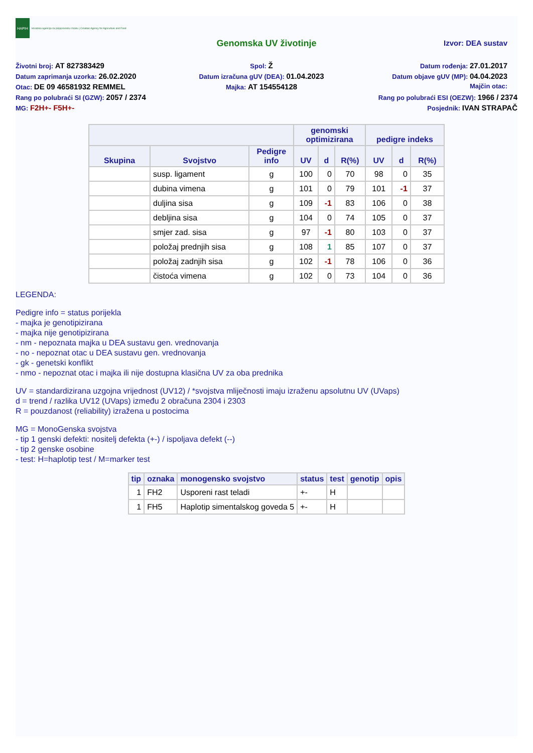HAPIH
Hrvatska agencija za poljoprivredu i hranu | Croatian Agency for Agriculture and Food
Genomska UV životinje
Izvor: DEA sustav
Životni broj: AT 827383429
Spol: Ž
Datum rođenja: 27.01.2017
Datum zaprimanja uzorka: 26.02.2020
Datum izračuna gUV (DEA): 01.04.2023
Datum objave gUV (MP): 04.04.2023
Otac: DE 09 46581932 REMMEL
Majka: AT 154554128
Majčin otac:
Rang po polubraći SI (GZW): 2057 / 2374
Rang po polubraći ESI (OEZW): 1966 / 2374
MG: F2H+- F5H+-
Posjednik: IVAN STRAPAČ
| | | | genomski optimizirana | | | pedigre indeks | | |
| --- | --- | --- | --- | --- | --- | --- | --- | --- |
| Skupina | Svojstvo | Pedigre info | UV | d | R(%) | UV | d | R(%) |
| | susp. ligament | g | 100 | 0 | 70 | 98 | 0 | 35 |
| | dubina vimena | g | 101 | 0 | 79 | 101 | -1 | 37 |
| | duljina sisa | g | 109 | -1 | 83 | 106 | 0 | 38 |
| | debljina sisa | g | 104 | 0 | 74 | 105 | 0 | 37 |
| | smjer zad. sisa | g | 97 | -1 | 80 | 103 | 0 | 37 |
| | položaj prednjih sisa | g | 108 | 1 | 85 | 107 | 0 | 37 |
| | položaj zadnjih sisa | g | 102 | -1 | 78 | 106 | 0 | 36 |
| | čistoća vimena | g | 102 | 0 | 73 | 104 | 0 | 36 |
LEGENDA:
Pedigre info = status porijekla
- majka je genotipizirana
- majka nije genotipizirana
- nm - nepoznata majka u DEA sustavu gen. vrednovanja
- no - nepoznat otac u DEA sustavu gen. vrednovanja
- gk - genetski konflikt
- nmo - nepoznat otac i majka ili nije dostupna klasična UV za oba prednika
UV = standardizirana uzgojna vrijednost (UV12) / *svojstva mliječnosti imaju izraženu apsolutnu UV (UVaps)
d = trend / razlika UV12 (UVaps) između 2 obračuna 2304 i 2303
R = pouzdanost (reliability) izražena u postocima
MG = MonoGenska svojstva
- tip 1 genski defekti: nositelj defekta (+-) / ispoljava defekt (--)
- tip 2 genske osobine
- test: H=haplotip test / M=marker test
| tip | oznaka | monogensko svojstvo | status | test | genotip | opis |
| --- | --- | --- | --- | --- | --- | --- |
| 1 | FH2 | Usporeni rast teladi | +- | H | | |
| 1 | FH5 | Haplotip simentalskog goveda 5 | +- | H | | |